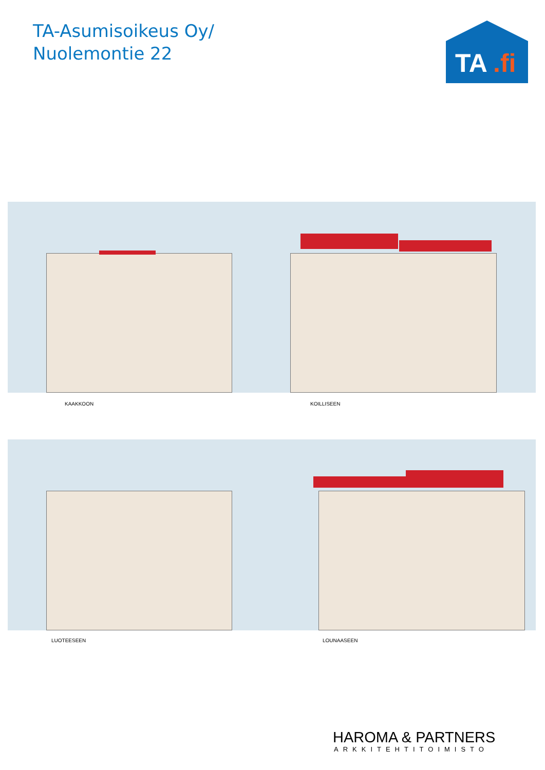TA-Asumisoikeus Oy/
Nuolemontie 22
TA
.fi
KAAKKOON KOILLISEEN
LUOTEESEEN LOUNAASEEN
HAROMA & PARTNERS
ARKKITEHTITOIMISTO